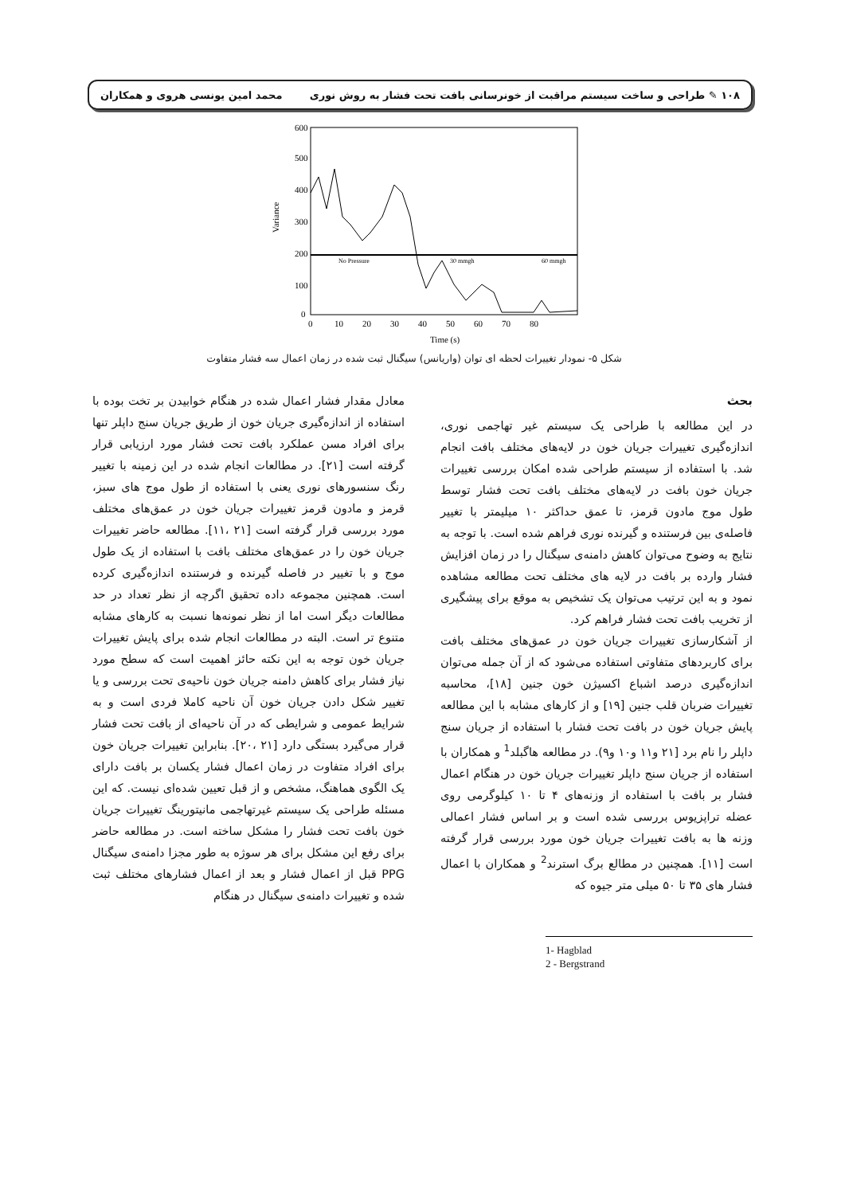۱۰۸ ✎ طراحی و ساخت سیستم مراقبت از خونرسانی بافت تحت فشار به روش نوری محمد امین یونسی هروی و همکاران
600
500
400
300
200
100
0
Variance
No Pressure
30 mmgh
60 mmgh
0
10
20
30
40
50
60
70
80
Time (s)
شکل ۵- نمودار تغییرات لحظه ای توان (واریانس) سیگنال ثبت شده در زمان اعمال سه فشار متفاوت
بحث
در این مطالعه با طراحی یک سیستم غیر تهاجمی نوری، اندازه‌گیری تغییرات جریان خون در لایه‌های مختلف بافت انجام شد. با استفاده از سیستم طراحی شده امکان بررسی تغییرات جریان خون بافت در لایه‌های مختلف بافت تحت فشار توسط طول موج مادون قرمز، تا عمق حداکثر ۱۰ میلیمتر با تغییر فاصله‌ی بین فرستنده و گیرنده نوری فراهم شده است. با توجه به نتایج به وضوح می‌توان کاهش دامنه‌ی سیگنال را در زمان افزایش فشار وارده بر بافت در لایه های مختلف تحت مطالعه مشاهده نمود و به این ترتیب می‌توان یک تشخیص به موقع برای پیشگیری از تخریب بافت تحت فشار فراهم کرد.
از آشکارسازی تغییرات جریان خون در عمق‌های مختلف بافت برای کاربردهای متفاوتی استفاده می‌شود که از آن جمله می‌توان اندازه‌گیری درصد اشباع اکسیژن خون جنین [۱۸]، محاسبه تغییرات ضربان قلب جنین [۱۹] و از کارهای مشابه با این مطالعه پایش جریان خون در بافت تحت فشار با استفاده از جریان سنج داپلر را نام برد [۲۱ و۱۱ و۱۰ و۹). در مطالعه هاگبلد<sup>1</sup> و همکاران با استفاده از جریان سنج داپلر تغییرات جریان خون در هنگام اعمال فشار بر بافت با استفاده از وزنه‌های ۴ تا ۱۰ کیلوگرمی روی عضله تراپزیوس بررسی شده است و بر اساس فشار اعمالی وزنه ها به بافت تغییرات جریان خون مورد بررسی قرار گرفته است [۱۱]. همچنین در مطالع برگ استرند<sup>2</sup> و همکاران با اعمال فشار های ۳۵ تا ۵۰ میلی متر جیوه که
1- Hagblad
2 - Bergstrand
معادل مقدار فشار اعمال شده در هنگام خوابیدن بر تخت بوده با استفاده از اندازه‌گیری جریان خون از طریق جریان سنج داپلر تنها برای افراد مسن عملکرد بافت تحت فشار مورد ارزیابی قرار گرفته است [۲۱]. در مطالعات انجام شده در این زمینه با تغییر رنگ سنسورهای نوری یعنی با استفاده از طول موج های سبز، قرمز و مادون قرمز تغییرات جریان خون در عمق‌های مختلف مورد بررسی قرار گرفته است [۲۱ ،۱۱]. مطالعه حاضر تغییرات جریان خون را در عمق‌های مختلف بافت با استفاده از یک طول موج و با تغییر در فاصله گیرنده و فرستنده اندازه‌گیری کرده است. همچنین مجموعه داده تحقیق اگرچه از نظر تعداد در حد مطالعات دیگر است اما از نظر نمونه‌ها نسبت به کارهای مشابه متنوع تر است. البته در مطالعات انجام شده برای پایش تغییرات جریان خون توجه به این نکته حائز اهمیت است که سطح مورد نیاز فشار برای کاهش دامنه جریان خون ناحیه‌ی تحت بررسی و یا تغییر شکل دادن جریان خون آن ناحیه کاملا فردی است و به شرایط عمومی و شرایطی که در آن ناحیه‌ای از بافت تحت فشار قرار می‌گیرد بستگی دارد [۲۱ ،۲۰]. بنابراین تغییرات جریان خون برای افراد متفاوت در زمان اعمال فشار یکسان بر بافت دارای یک الگوی هماهنگ، مشخص و از قبل تعیین شده‌ای نیست. که این مسئله طراحی یک سیستم غیرتهاجمی مانیتورینگ تغییرات جریان خون بافت تحت فشار را مشکل ساخته است. در مطالعه حاضر برای رفع این مشکل برای هر سوژه به طور مجزا دامنه‌ی سیگنال PPG قبل از اعمال فشار و بعد از اعمال فشارهای مختلف ثبت شده و تغییرات دامنه‌ی سیگنال در هنگام